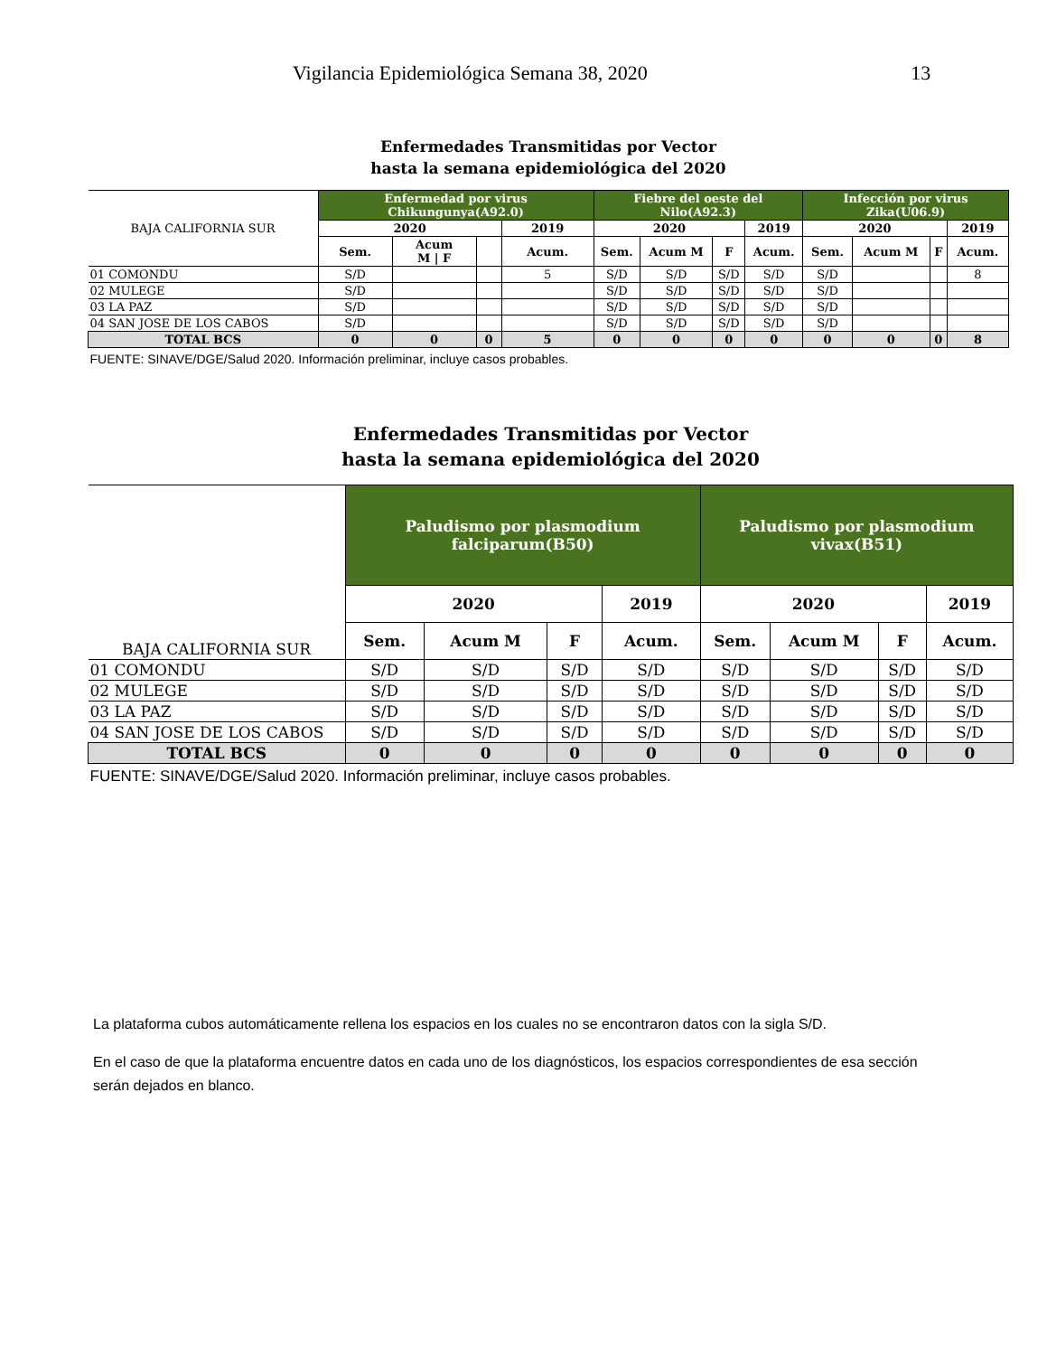Vigilancia Epidemiológica Semana 38, 2020 13
Enfermedades Transmitidas por Vector
hasta la semana epidemiológica del 2020
| BAJA CALIFORNIA SUR | Enfermedad por virus Chikungunya(A92.0) | | | | Fiebre del oeste del Nilo(A92.3) | | | | Infección por virus Zika(U06.9) | | | |
| --- | --- | --- | --- | --- | --- | --- | --- | --- | --- | --- | --- | --- |
| | 2020 | | | 2019 | 2020 | | | 2019 | 2020 | | | 2019 |
| | Sem. | Acum M / F | | Acum. | Sem. | Acum M | F | Acum. | Sem. | Acum M | F | Acum. |
| 01 COMONDU | S/D | | | 5 | S/D | S/D | S/D | S/D | S/D | | | 8 |
| 02 MULEGE | S/D | | | | S/D | S/D | S/D | S/D | S/D | | | |
| 03 LA PAZ | S/D | | | | S/D | S/D | S/D | S/D | S/D | | | |
| 04 SAN JOSE DE LOS CABOS | S/D | | | | S/D | S/D | S/D | S/D | S/D | | | |
| TOTAL BCS | 0 | 0 | 0 | 5 | 0 | 0 | 0 | 0 | 0 | 0 | 0 | 8 |
| FUENTE: SINAVE/DGE/Salud 2020. Información preliminar, incluye casos probables. | | | | | | | | | | | | |
Enfermedades Transmitidas por Vector
hasta la semana epidemiológica del 2020
| BAJA CALIFORNIA SUR | Paludismo por plasmodium falciparum(B50) | | | | Paludismo por plasmodium vivax(B51) | | | |
| --- | --- | --- | --- | --- | --- | --- | --- | --- |
| | 2020 | | | 2019 | 2020 | | | 2019 |
| | Sem. | Acum M | F | Acum. | Sem. | Acum M | F | Acum. |
| 01 COMONDU | S/D | S/D | S/D | S/D | S/D | S/D | S/D | S/D |
| 02 MULEGE | S/D | S/D | S/D | S/D | S/D | S/D | S/D | S/D |
| 03 LA PAZ | S/D | S/D | S/D | S/D | S/D | S/D | S/D | S/D |
| 04 SAN JOSE DE LOS CABOS | S/D | S/D | S/D | S/D | S/D | S/D | S/D | S/D |
| TOTAL BCS | 0 | 0 | 0 | 0 | 0 | 0 | 0 | 0 |
| FUENTE: SINAVE/DGE/Salud 2020. Información preliminar, incluye casos probables. | | | | | | | | |
La plataforma cubos automáticamente rellena los espacios en los cuales no se encontraron datos con la sigla S/D.
En el caso de que la plataforma encuentre datos en cada uno de los diagnósticos, los espacios correspondientes de esa sección serán dejados en blanco.